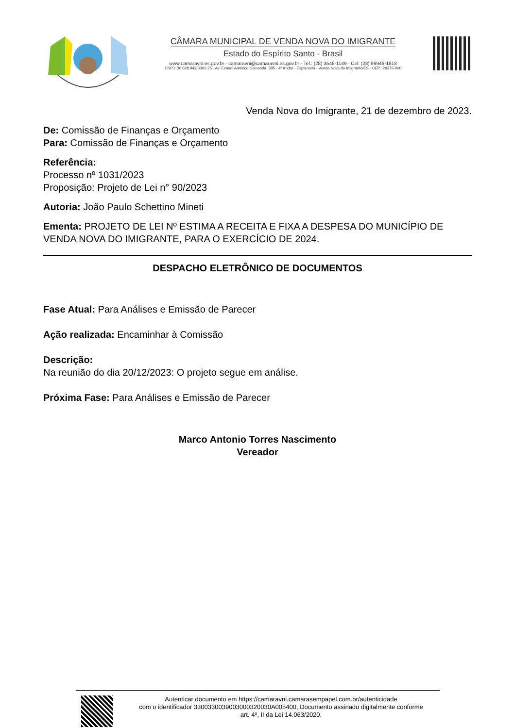CÂMARA MUNICIPAL DE VENDA NOVA DO IMIGRANTE
Estado do Espírito Santo - Brasil
www.camaravni.es.gov.br - camaravni@camaravni.es.gov.br - Tel.: (28) 3546-1149 - Cel: (28) 99946-1818
CNPJ: 36.028.942/0001-25 - Av. Evandi Américo Comarela, 385 - 4º Andar - Esplanada - Venda Nova do Imigrante/ES - CEP.: 29375-000
Venda Nova do Imigrante, 21 de dezembro de 2023.
De: Comissão de Finanças e Orçamento
Para: Comissão de Finanças e Orçamento
Referência:
Processo nº 1031/2023
Proposição: Projeto de Lei n° 90/2023
Autoria: João Paulo Schettino Mineti
Ementa: PROJETO DE LEI Nº ESTIMA A RECEITA E FIXA A DESPESA DO MUNICÍPIO DE VENDA NOVA DO IMIGRANTE, PARA O EXERCÍCIO DE 2024.
DESPACHO ELETRÔNICO DE DOCUMENTOS
Fase Atual: Para Análises e Emissão de Parecer
Ação realizada: Encaminhar à Comissão
Descrição:
Na reunião do dia 20/12/2023: O projeto segue em análise.
Próxima Fase: Para Análises e Emissão de Parecer
Marco Antonio Torres Nascimento
Vereador
Autenticar documento em https://camaravni.camarasempapel.com.br/autenticidade
com o identificador 3300330039003000320030A005400, Documento assinado digitalmente conforme
art. 4º, II da Lei 14.063/2020.